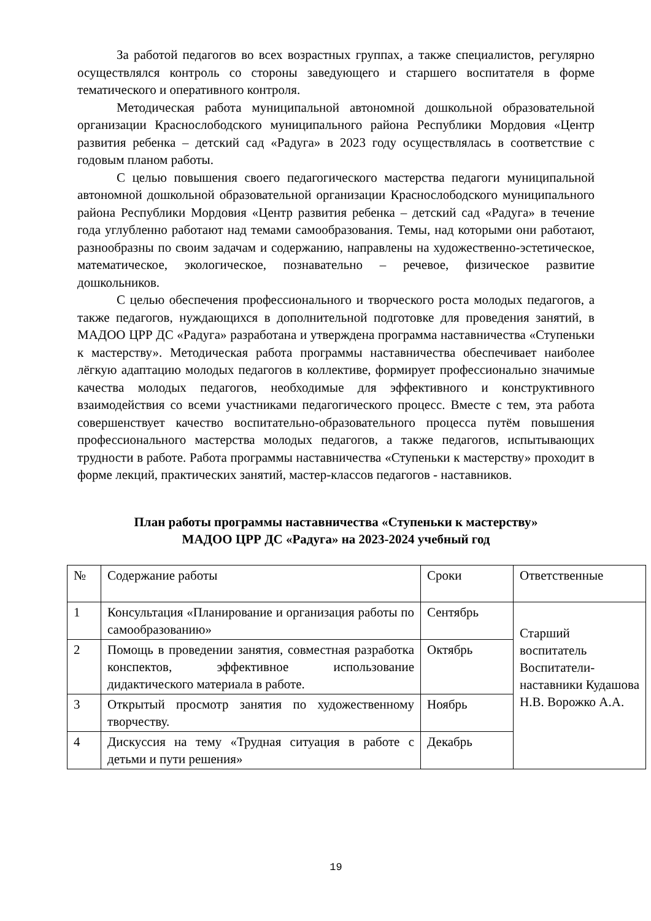За работой педагогов во всех возрастных группах, а также специалистов, регулярно осуществлялся контроль со стороны заведующего и старшего воспитателя в форме тематического и оперативного контроля.
Методическая работа муниципальной автономной дошкольной образовательной организации Краснослободского муниципального района Республики Мордовия «Центр развития ребенка – детский сад «Радуга» в 2023 году осуществлялась в соответствие с годовым планом работы.
С целью повышения своего педагогического мастерства педагоги муниципальной автономной дошкольной образовательной организации Краснослободского муниципального района Республики Мордовия «Центр развития ребенка – детский сад «Радуга» в течение года углубленно работают над темами самообразования. Темы, над которыми они работают, разнообразны по своим задачам и содержанию, направлены на художественно-эстетическое, математическое, экологическое, познавательно – речевое, физическое развитие дошкольников.
С целью обеспечения профессионального и творческого роста молодых педагогов, а также педагогов, нуждающихся в дополнительной подготовке для проведения занятий, в МАДОО ЦРР ДС «Радуга» разработана и утверждена программа наставничества «Ступеньки к мастерству». Методическая работа программы наставничества обеспечивает наиболее лёгкую адаптацию молодых педагогов в коллективе, формирует профессионально значимые качества молодых педагогов, необходимые для эффективного и конструктивного взаимодействия со всеми участниками педагогического процесс. Вместе с тем, эта работа совершенствует качество воспитательно-образовательного процесса путём повышения профессионального мастерства молодых педагогов, а также педагогов, испытывающих трудности в работе. Работа программы наставничества «Ступеньки к мастерству» проходит в форме лекций, практических занятий, мастер-классов педагогов - наставников.
План работы программы наставничества «Ступеньки к мастерству»
МАДОО ЦРР ДС «Радуга» на 2023-2024 учебный год
| № | Содержание работы | Сроки | Ответственные |
| 1 | Консультация «Планирование и организация работы по самообразованию» | Сентябрь | Старший воспитатель Воспитатели-наставники Кудашова Н.В. Ворожко А.А. |
| 2 | Помощь в проведении занятия, совместная разработка конспектов, эффективное использование дидактического материала в работе. | Октябрь | |
| 3 | Открытый просмотр занятия по художественному творчеству. | Ноябрь | |
| 4 | Дискуссия на тему «Трудная ситуация в работе с детьми и пути решения» | Декабрь | |
19